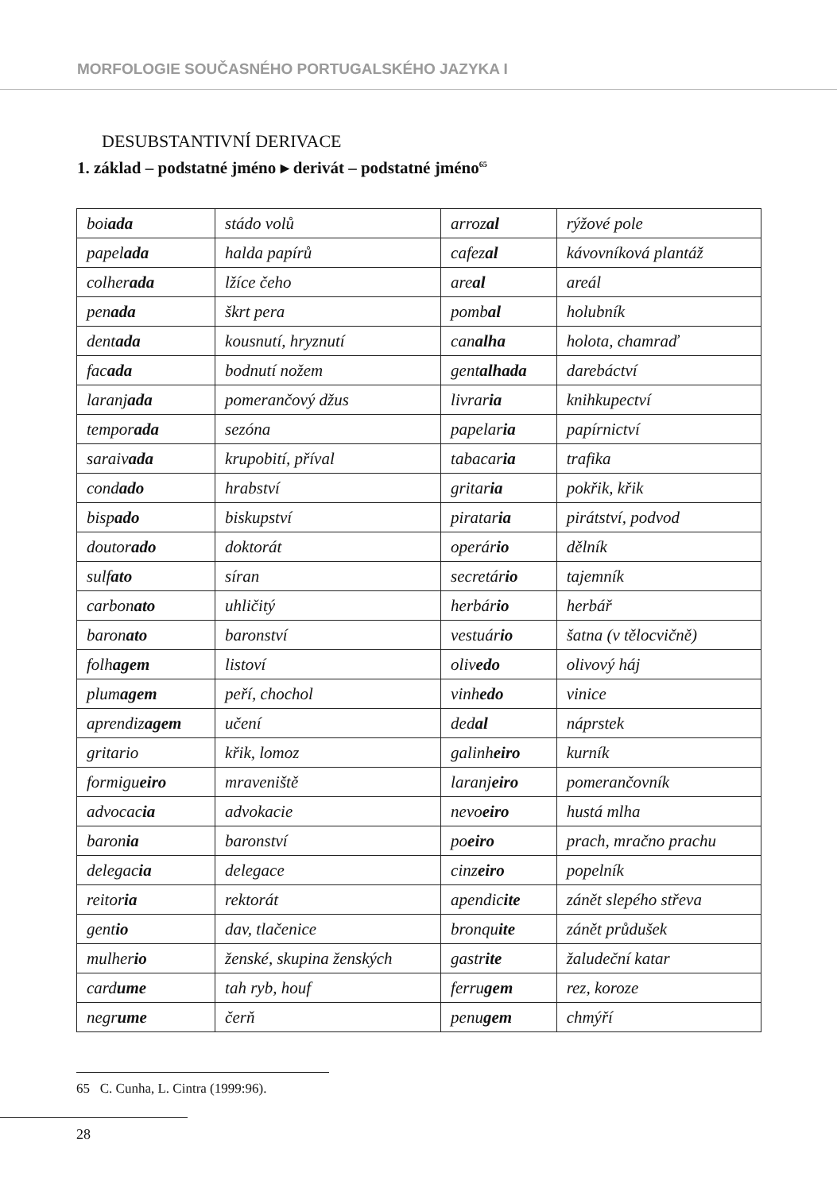MORFOLOGIE SOUČASNÉHO PORTUGALSKÉHO JAZYKA I
DESUBSTANTIVNÍ DERIVACE
1. základ – podstatné jméno ▸ derivát – podstatné jméno<sup>65</sup>
| boi ada | stádo volů | arroz al | rýžové pole |
| papel ada | halda papírů | cafez al | kávovníková plantáž |
| colher ada | lžíce čeho | are al | areál |
| pen ada | škrt pera | pomb al | holubník |
| dent ada | kousnutí, hryznutí | can alha | holota, chamraď |
| fac ada | bodnutí nožem | gent alhada | darebáctví |
| laranj ada | pomerančový džus | livrar ia | knihkupectví |
| tempor ada | sezóna | papelar ia | papírnictví |
| saraiv ada | krupobití, příval | tabacar ia | trafika |
| cond ado | hrabství | gritar ia | pokřik, křik |
| bisp ado | biskupství | piratar ia | pirátství, podvod |
| doutor ado | doktorát | operár io | dělník |
| sulf ato | síran | secretár io | tajemník |
| carbon ato | uhličitý | herbár io | herbář |
| baron ato | baronství | vestuár io | šatna (v tělocvičně) |
| folh agem | listoví | oliv edo | olivový háj |
| plum agem | peří, chochol | vinh edo | vinice |
| aprendiz agem | učení | ded al | náprstek |
| gritario | křik, lomoz | galinh eiro | kurník |
| formigu eiro | mraveniště | laranj eiro | pomerančovník |
| advocac ia | advokacie | nevo eiro | hustá mlha |
| baron ia | baronství | po eiro | prach, mračno prachu |
| delegac ia | delegace | cinz eiro | popelník |
| reitor ia | rektorát | apendic ite | zánět slepého střeva |
| gent io | dav, tlačenice | bronqu ite | zánět průdušek |
| mulher io | ženské, skupina ženských | gastr ite | žaludeční katar |
| card ume | tah ryb, houf | ferru gem | rez, koroze |
| negr ume | čerň | penu gem | chmýří |
65 C. Cunha, L. Cintra (1999:96).
28